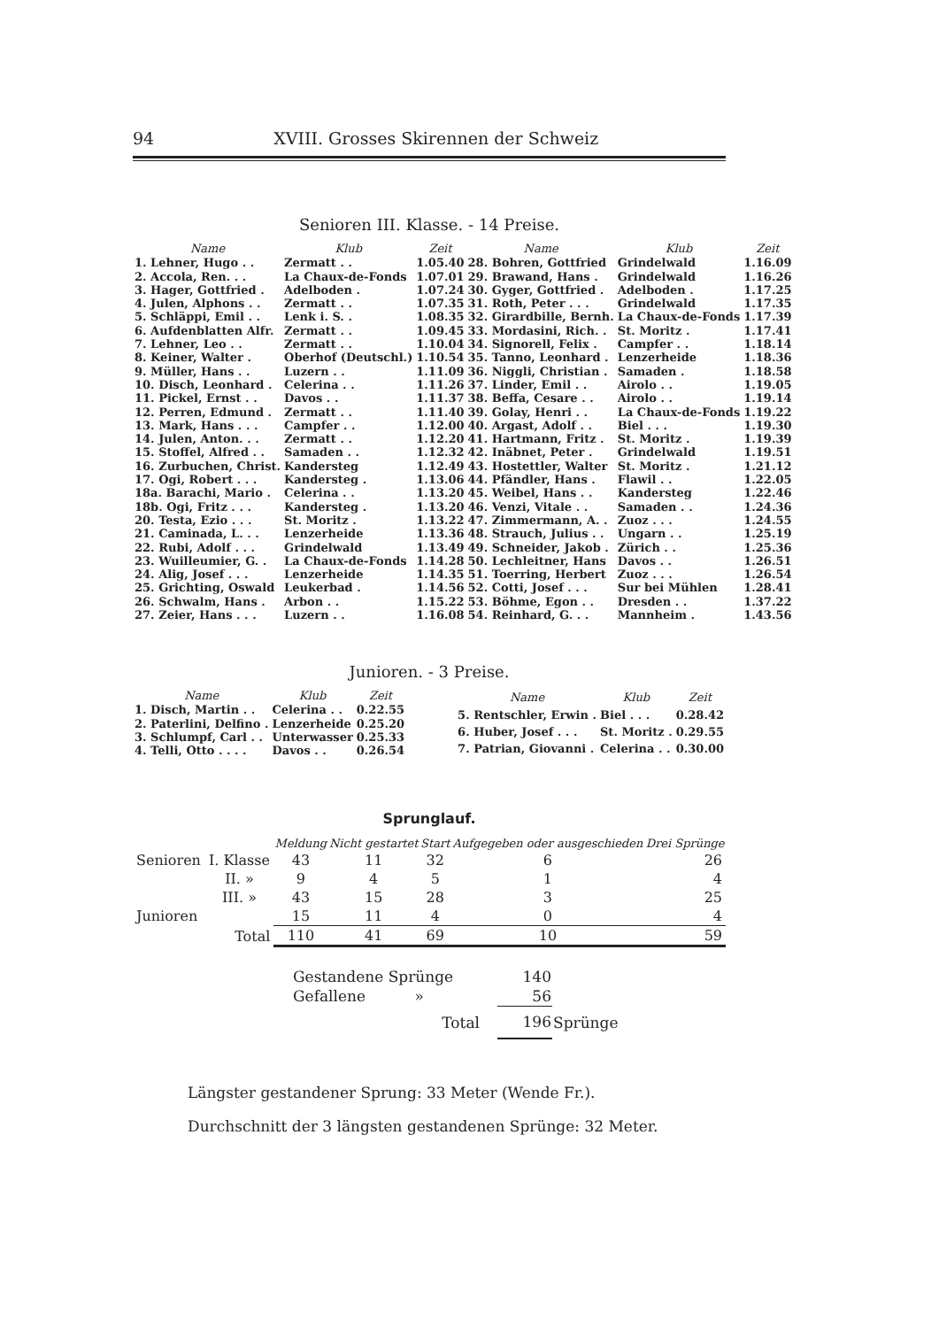94 XVIII. Grosses Skirennen der Schweiz
Senioren III. Klasse. - 14 Preise.
| Name | Klub | Zeit |
| --- | --- | --- |
| 1. Lehner, Hugo . . | Zermatt . . | 1.05.40 |
| 2. Accola, Ren. . . | La Chaux-de-Fonds | 1.07.01 |
| 3. Hager, Gottfried . | Adelboden . | 1.07.24 |
| 4. Julen, Alphons . . | Zermatt . . | 1.07.35 |
| 5. Schläppi, Emil . . | Lenk i. S. . | 1.08.35 |
| 6. Aufdenblatten Alfr. | Zermatt . . | 1.09.45 |
| 7. Lehner, Leo . . | Zermatt . . | 1.10.04 |
| 8. Keiner, Walter . | Oberhof (Deutschl.) | 1.10.54 |
| 9. Müller, Hans . . | Luzern . . | 1.11.09 |
| 10. Disch, Leonhard . | Celerina . . | 1.11.26 |
| 11. Pickel, Ernst . . | Davos . . | 1.11.37 |
| 12. Perren, Edmund . | Zermatt . . | 1.11.40 |
| 13. Mark, Hans . . . | Campfer . . | 1.12.00 |
| 14. Julen, Anton. . . | Zermatt . . | 1.12.20 |
| 15. Stoffel, Alfred . . | Samaden . . | 1.12.32 |
| 16. Zurbuchen, Christ. | Kandersteg | 1.12.49 |
| 17. Ogi, Robert . . . | Kandersteg . | 1.13.06 |
| 18a. Barachi, Mario . | Celerina . . | 1.13.20 |
| 18b. Ogi, Fritz . . . | Kandersteg . | 1.13.20 |
| 20. Testa, Ezio . . . | St. Moritz . | 1.13.22 |
| 21. Caminada, L. . . | Lenzerheide | 1.13.36 |
| 22. Rubi, Adolf . . . | Grindelwald | 1.13.49 |
| 23. Wuilleumier, G. . | La Chaux-de-Fonds | 1.14.28 |
| 24. Alig, Josef . . . | Lenzerheide | 1.14.35 |
| 25. Grichting, Oswald | Leukerbad . | 1.14.56 |
| 26. Schwalm, Hans . | Arbon . . | 1.15.22 |
| 27. Zeier, Hans . . . | Luzern . . | 1.16.08 |
| Name | Klub | Zeit |
| --- | --- | --- |
| 28. Bohren, Gottfried | Grindelwald | 1.16.09 |
| 29. Brawand, Hans . | Grindelwald | 1.16.26 |
| 30. Gyger, Gottfried . | Adelboden . | 1.17.25 |
| 31. Roth, Peter . . . | Grindelwald | 1.17.35 |
| 32. Girardbille, Bernh. | La Chaux-de-Fonds | 1.17.39 |
| 33. Mordasini, Rich. . | St. Moritz . | 1.17.41 |
| 34. Signorell, Felix . | Campfer . . | 1.18.14 |
| 35. Tanno, Leonhard . | Lenzerheide | 1.18.36 |
| 36. Niggli, Christian . | Samaden . | 1.18.58 |
| 37. Linder, Emil . . | Airolo . . | 1.19.05 |
| 38. Beffa, Cesare . . | Airolo . . | 1.19.14 |
| 39. Golay, Henri . . | La Chaux-de-Fonds | 1.19.22 |
| 40. Argast, Adolf . . | Biel . . . | 1.19.30 |
| 41. Hartmann, Fritz . | St. Moritz . | 1.19.39 |
| 42. Inäbnet, Peter . | Grindelwald | 1.19.51 |
| 43. Hostettler, Walter | St. Moritz . | 1.21.12 |
| 44. Pfändler, Hans . | Flawil . . | 1.22.05 |
| 45. Weibel, Hans . . | Kandersteg | 1.22.46 |
| 46. Venzi, Vitale . . | Samaden . . | 1.24.36 |
| 47. Zimmermann, A. . | Zuoz . . . | 1.24.55 |
| 48. Strauch, Julius . . | Ungarn . . | 1.25.19 |
| 49. Schneider, Jakob . | Zürich . . | 1.25.36 |
| 50. Lechleitner, Hans | Davos . . | 1.26.51 |
| 51. Toerring, Herbert | Zuoz . . . | 1.26.54 |
| 52. Cotti, Josef . . . | Sur bei Mühlen | 1.28.41 |
| 53. Böhme, Egon . . | Dresden . . | 1.37.22 |
| 54. Reinhard, G. . . | Mannheim . | 1.43.56 |
Junioren. - 3 Preise.
| Name | Klub | Zeit |
| --- | --- | --- |
| 1. Disch, Martin . . | Celerina . . | 0.22.55 |
| 2. Paterlini, Delfino . | Lenzerheide | 0.25.20 |
| 3. Schlumpf, Carl . . | Unterwasser | 0.25.33 |
| 4. Telli, Otto . . . . | Davos . . | 0.26.54 |
| Name | Klub | Zeit |
| --- | --- | --- |
| 5. Rentschler, Erwin . | Biel . . . | 0.28.42 |
| 6. Huber, Josef . . . | St. Moritz . | 0.29.55 |
| 7. Patrian, Giovanni . | Celerina . . | 0.30.00 |
Sprunglauf.
| | | Meldung | Nicht gestartet | Start | Aufgegeben oder ausgeschieden | Drei Sprünge |
| --- | --- | --- | --- | --- | --- | --- |
| Senioren | I. Klasse | 43 | 11 | 32 | 6 | 26 |
| | II. » | 9 | 4 | 5 | 1 | 4 |
| | III. » | 43 | 15 | 28 | 3 | 25 |
| Junioren | | 15 | 11 | 4 | 0 | 4 |
| | Total | 110 | 41 | 69 | 10 | 59 |
| Gestandene Sprünge | 140 | |
| Gefallene » | 56 | |
| Total | 196 | Sprünge |
Längster gestandener Sprung: 33 Meter (Wende Fr.).
Durchschnitt der 3 längsten gestandenen Sprünge: 32 Meter.